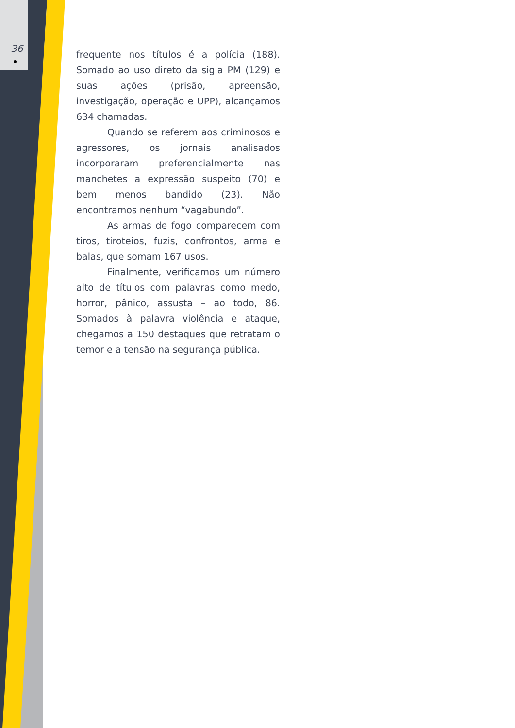36
frequente nos títulos é a polícia (188). Somado ao uso direto da sigla PM (129) e suas ações (prisão, apreensão, investigação, operação e UPP), alcançamos 634 chamadas.
Quando se referem aos criminosos e agressores, os jornais analisados incorporaram preferencialmente nas manchetes a expressão suspeito (70) e bem menos bandido (23). Não encontramos nenhum “vagabundo”.
As armas de fogo comparecem com tiros, tiroteios, fuzis, confrontos, arma e balas, que somam 167 usos.
Finalmente, verificamos um número alto de títulos com palavras como medo, horror, pânico, assusta – ao todo, 86. Somados à palavra violência e ataque, chegamos a 150 destaques que retratam o temor e a tensão na segurança pública.